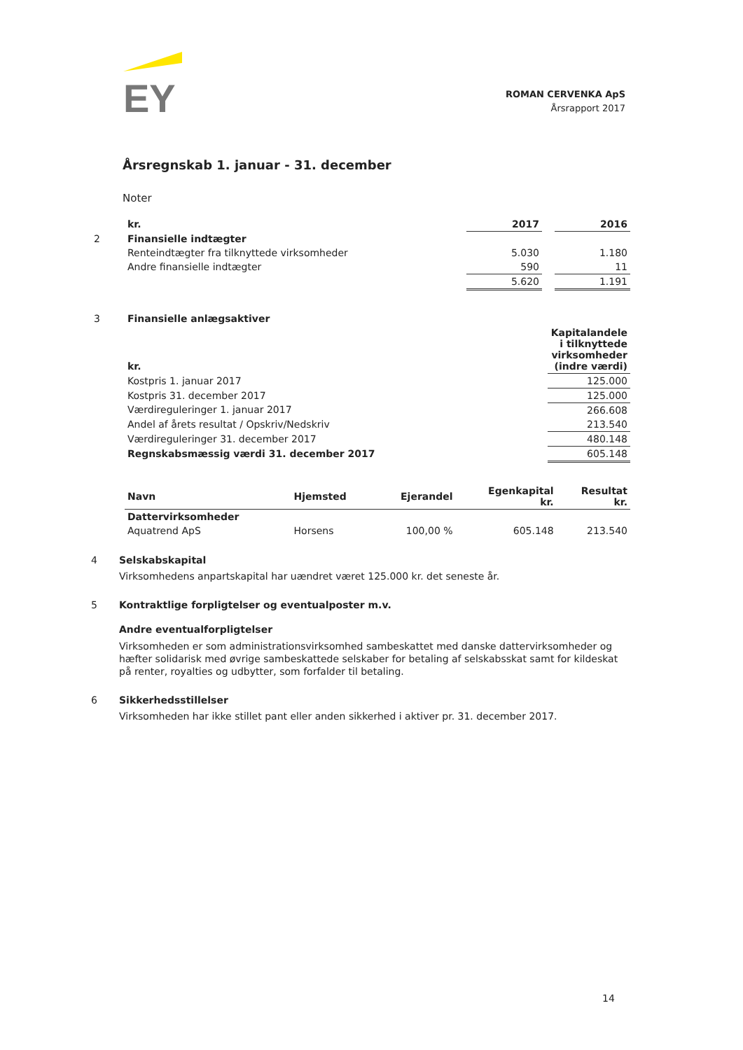EY
ROMAN CERVENKA ApS
Årsrapport 2017
Årsregnskab 1. januar - 31. december
Noter
| | kr. | 2017 | | 2016 |
| 2 | Finansielle indtægter | | | |
| | Renteindtægter fra tilknyttede virksomheder | 5.030 | | 1.180 |
| | Andre finansielle indtægter | 590 | | 11 |
| | | 5.620 | | 1.191 |
| 3 | Finansielle anlægsaktiver | |
| | kr. | Kapitalandele i tilknyttede virksomheder (indre værdi) |
| | Kostpris 1. januar 2017 | 125.000 |
| | Kostpris 31. december 2017 | 125.000 |
| | Værdireguleringer 1. januar 2017 | 266.608 |
| | Andel af årets resultat / Opskriv/Nedskriv | 213.540 |
| | Værdireguleringer 31. december 2017 | 480.148 |
| | Regnskabsmæssig værdi 31. december 2017 | 605.148 |
| | Navn | Hjemsted | Ejerandel | Egenkapital kr. | Resultat kr. |
| | Dattervirksomheder | | | | |
| | Aquatrend ApS | Horsens | 100,00 % | 605.148 | 213.540 |
4 Selskabskapital
Virksomhedens anpartskapital har uændret været 125.000 kr. det seneste år.
5 Kontraktlige forpligtelser og eventualposter m.v.
Andre eventualforpligtelser
Virksomheden er som administrationsvirksomhed sambeskattet med danske dattervirksomheder og hæfter solidarisk med øvrige sambeskattede selskaber for betaling af selskabsskat samt for kildeskat på renter, royalties og udbytter, som forfalder til betaling.
6 Sikkerhedsstillelser
Virksomheden har ikke stillet pant eller anden sikkerhed i aktiver pr. 31. december 2017.
14